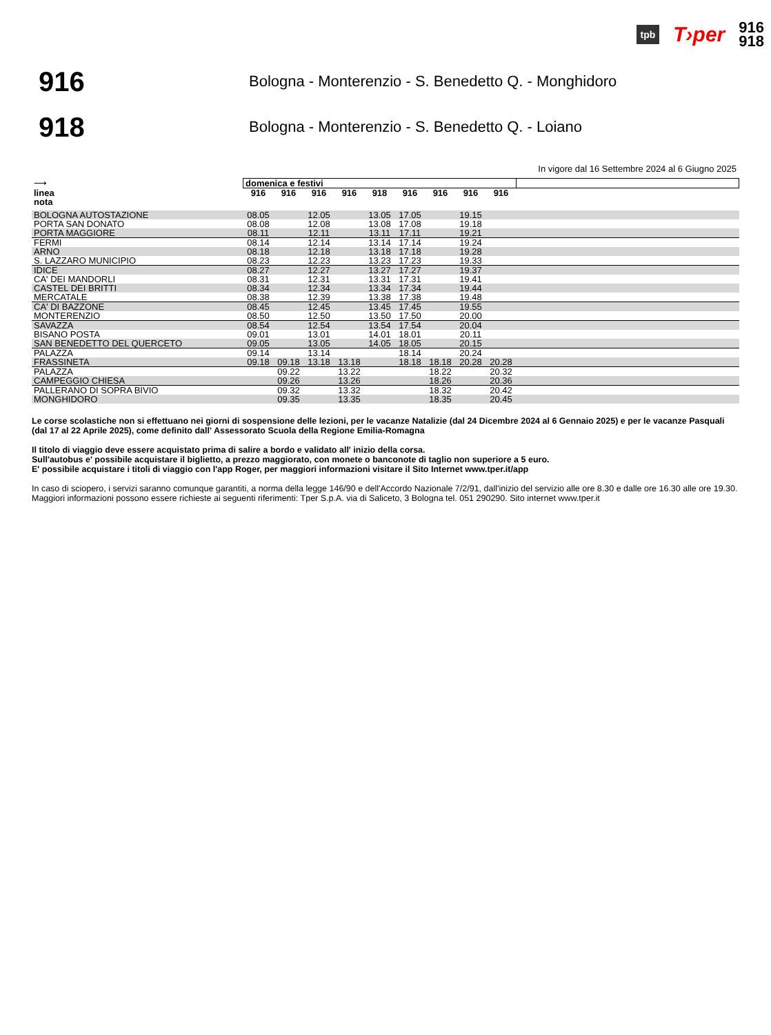tpb T›per 916
918
916
Bologna - Monterenzio - S. Benedetto Q. - Monghidoro
918
Bologna - Monterenzio - S. Benedetto Q. - Loiano
In vigore dal 16 Settembre 2024 al 6 Giugno 2025
| ⟶ | domenica e festivi | | | | | | | | | |
| linea | 916 | 916 | 916 | 916 | 918 | 916 | 916 | 916 | 916 | |
| nota | | | | | | | | | | |
| BOLOGNA AUTOSTAZIONE | 08.05 | | 12.05 | | 13.05 | 17.05 | | 19.15 | | |
| PORTA SAN DONATO | 08.08 | | 12.08 | | 13.08 | 17.08 | | 19.18 | | |
| PORTA MAGGIORE | 08.11 | | 12.11 | | 13.11 | 17.11 | | 19.21 | | |
| FERMI | 08.14 | | 12.14 | | 13.14 | 17.14 | | 19.24 | | |
| ARNO | 08.18 | | 12.18 | | 13.18 | 17.18 | | 19.28 | | |
| S. LAZZARO MUNICIPIO | 08.23 | | 12.23 | | 13.23 | 17.23 | | 19.33 | | |
| IDICE | 08.27 | | 12.27 | | 13.27 | 17.27 | | 19.37 | | |
| CA' DEI MANDORLI | 08.31 | | 12.31 | | 13.31 | 17.31 | | 19.41 | | |
| CASTEL DEI BRITTI | 08.34 | | 12.34 | | 13.34 | 17.34 | | 19.44 | | |
| MERCATALE | 08.38 | | 12.39 | | 13.38 | 17.38 | | 19.48 | | |
| CA' DI BAZZONE | 08.45 | | 12.45 | | 13.45 | 17.45 | | 19.55 | | |
| MONTERENZIO | 08.50 | | 12.50 | | 13.50 | 17.50 | | 20.00 | | |
| SAVAZZA | 08.54 | | 12.54 | | 13.54 | 17.54 | | 20.04 | | |
| BISANO POSTA | 09.01 | | 13.01 | | 14.01 | 18.01 | | 20.11 | | |
| SAN BENEDETTO DEL QUERCETO | 09.05 | | 13.05 | | 14.05 | 18.05 | | 20.15 | | |
| PALAZZA | 09.14 | | 13.14 | | | 18.14 | | 20.24 | | |
| FRASSINETA | 09.18 | 09.18 | 13.18 | 13.18 | | 18.18 | 18.18 | 20.28 | 20.28 | |
| PALAZZA | | 09.22 | | 13.22 | | | 18.22 | | 20.32 | |
| CAMPEGGIO CHIESA | | 09.26 | | 13.26 | | | 18.26 | | 20.36 | |
| PALLERANO DI SOPRA BIVIO | | 09.32 | | 13.32 | | | 18.32 | | 20.42 | |
| MONGHIDORO | | 09.35 | | 13.35 | | | 18.35 | | 20.45 | |
Le corse scolastiche non si effettuano nei giorni di sospensione delle lezioni, per le vacanze Natalizie (dal 24 Dicembre 2024 al 6 Gennaio 2025) e per le vacanze Pasquali (dal 17 al 22 Aprile 2025), come definito dall' Assessorato Scuola della Regione Emilia-Romagna
Il titolo di viaggio deve essere acquistato prima di salire a bordo e validato all' inizio della corsa.
Sull'autobus e' possibile acquistare il biglietto, a prezzo maggiorato, con monete o banconote di taglio non superiore a 5 euro.
E' possibile acquistare i titoli di viaggio con l'app Roger, per maggiori informazioni visitare il Sito Internet www.tper.it/app
In caso di sciopero, i servizi saranno comunque garantiti, a norma della legge 146/90 e dell'Accordo Nazionale 7/2/91, dall'inizio del servizio alle ore 8.30 e dalle ore 16.30 alle ore 19.30.
Maggiori informazioni possono essere richieste ai seguenti riferimenti: Tper S.p.A. via di Saliceto, 3 Bologna tel. 051 290290. Sito internet www.tper.it